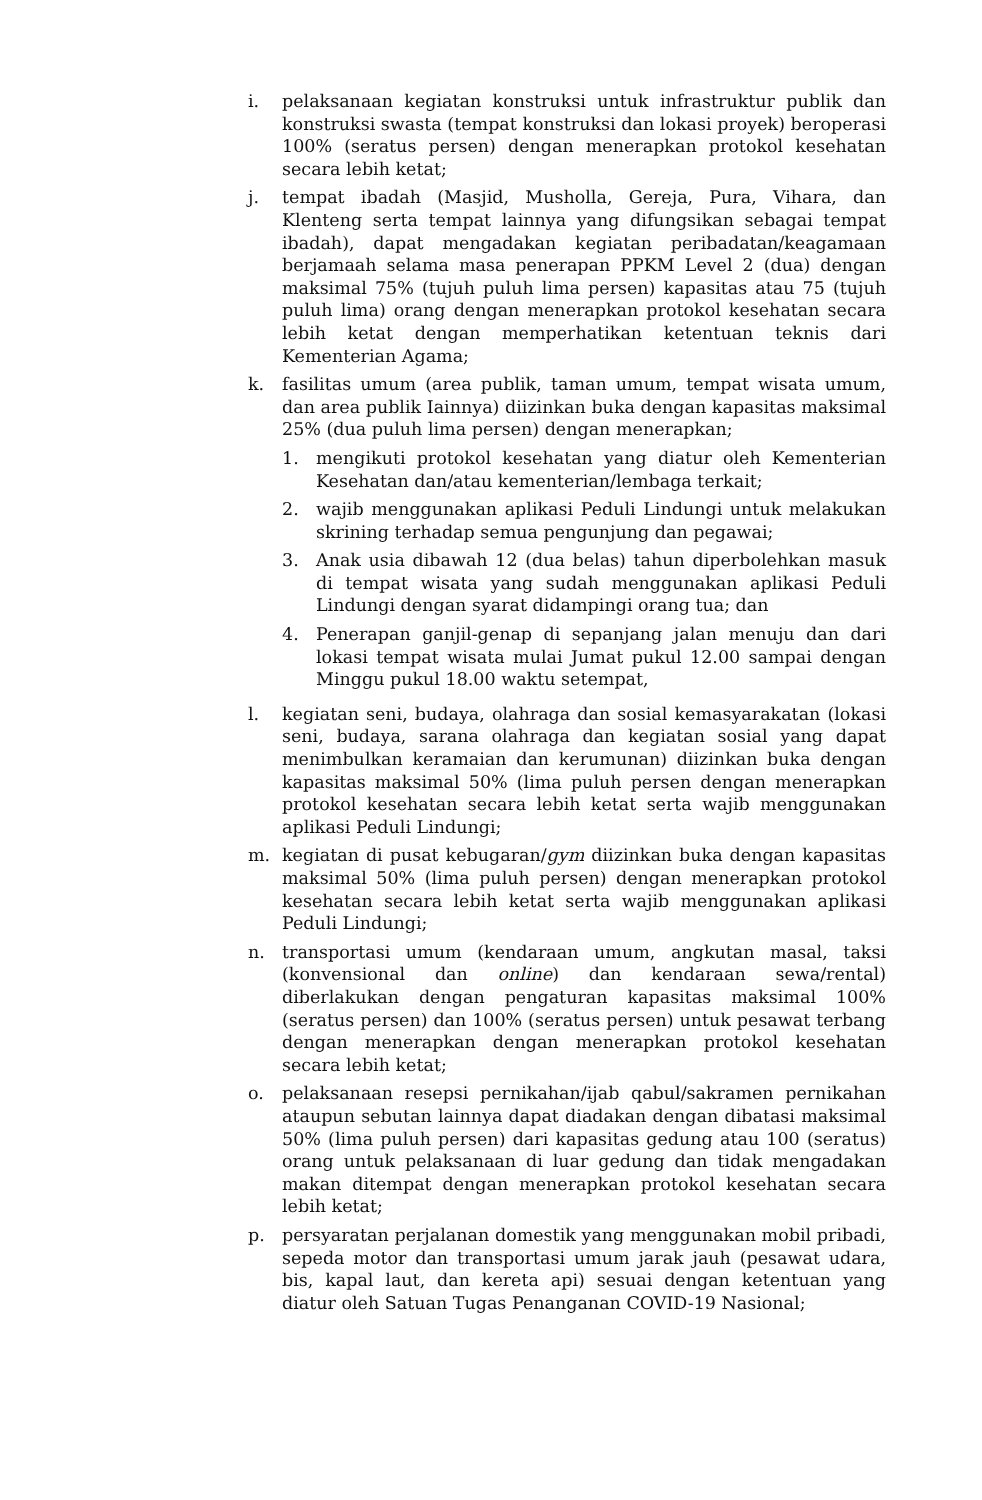i. pelaksanaan kegiatan konstruksi untuk infrastruktur publik dan konstruksi swasta (tempat konstruksi dan lokasi proyek) beroperasi 100% (seratus persen) dengan menerapkan protokol kesehatan secara lebih ketat;
j. tempat ibadah (Masjid, Musholla, Gereja, Pura, Vihara, dan Klenteng serta tempat lainnya yang difungsikan sebagai tempat ibadah), dapat mengadakan kegiatan peribadatan/keagamaan berjamaah selama masa penerapan PPKM Level 2 (dua) dengan maksimal 75% (tujuh puluh lima persen) kapasitas atau 75 (tujuh puluh lima) orang dengan menerapkan protokol kesehatan secara lebih ketat dengan memperhatikan ketentuan teknis dari Kementerian Agama;
k. fasilitas umum (area publik, taman umum, tempat wisata umum, dan area publik Iainnya) diizinkan buka dengan kapasitas maksimal 25% (dua puluh lima persen) dengan menerapkan;
1. mengikuti protokol kesehatan yang diatur oleh Kementerian Kesehatan dan/atau kementerian/lembaga terkait;
2. wajib menggunakan aplikasi Peduli Lindungi untuk melakukan skrining terhadap semua pengunjung dan pegawai;
3. Anak usia dibawah 12 (dua belas) tahun diperbolehkan masuk di tempat wisata yang sudah menggunakan aplikasi Peduli Lindungi dengan syarat didampingi orang tua; dan
4. Penerapan ganjil-genap di sepanjang jalan menuju dan dari lokasi tempat wisata mulai Jumat pukul 12.00 sampai dengan Minggu pukul 18.00 waktu setempat,
l. kegiatan seni, budaya, olahraga dan sosial kemasyarakatan (lokasi seni, budaya, sarana olahraga dan kegiatan sosial yang dapat menimbulkan keramaian dan kerumunan) diizinkan buka dengan kapasitas maksimal 50% (lima puluh persen dengan menerapkan protokol kesehatan secara lebih ketat serta wajib menggunakan aplikasi Peduli Lindungi;
m. kegiatan di pusat kebugaran/gym diizinkan buka dengan kapasitas maksimal 50% (lima puluh persen) dengan menerapkan protokol kesehatan secara lebih ketat serta wajib menggunakan aplikasi Peduli Lindungi;
n. transportasi umum (kendaraan umum, angkutan masal, taksi (konvensional dan online) dan kendaraan sewa/rental) diberlakukan dengan pengaturan kapasitas maksimal 100% (seratus persen) dan 100% (seratus persen) untuk pesawat terbang dengan menerapkan dengan menerapkan protokol kesehatan secara lebih ketat;
o. pelaksanaan resepsi pernikahan/ijab qabul/sakramen pernikahan ataupun sebutan lainnya dapat diadakan dengan dibatasi maksimal 50% (lima puluh persen) dari kapasitas gedung atau 100 (seratus) orang untuk pelaksanaan di luar gedung dan tidak mengadakan makan ditempat dengan menerapkan protokol kesehatan secara lebih ketat;
p. persyaratan perjalanan domestik yang menggunakan mobil pribadi, sepeda motor dan transportasi umum jarak jauh (pesawat udara, bis, kapal laut, dan kereta api) sesuai dengan ketentuan yang diatur oleh Satuan Tugas Penanganan COVID-19 Nasional;